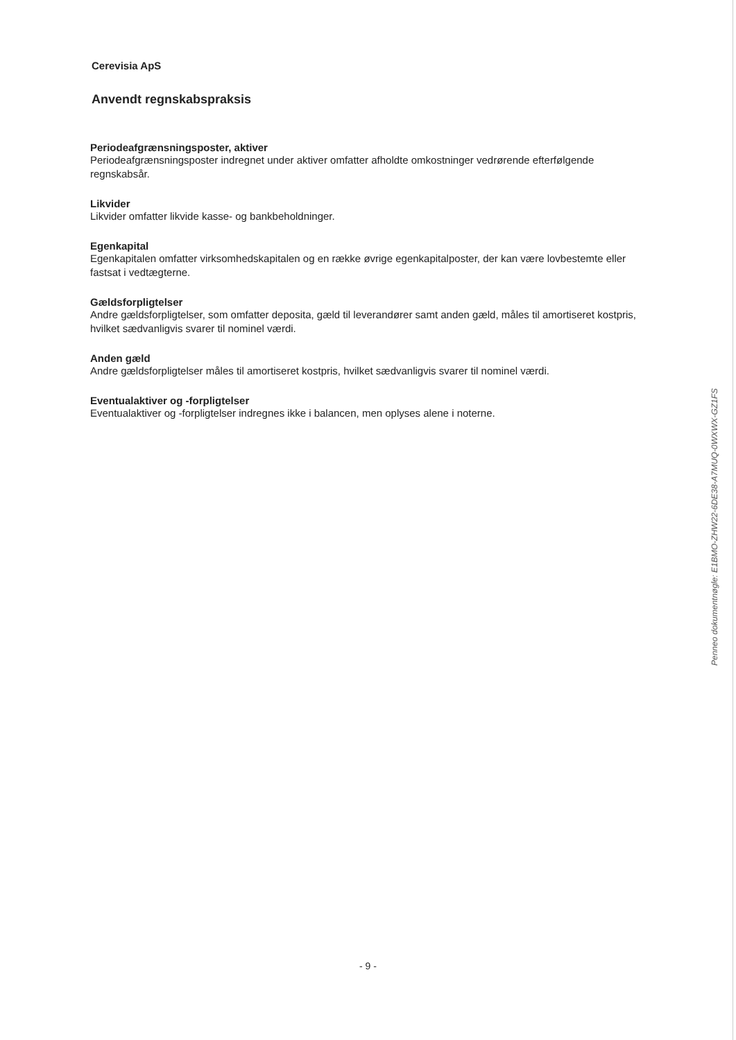Cerevisia ApS
Anvendt regnskabspraksis
Periodeafgrænsningsposter, aktiver
Periodeafgrænsningsposter indregnet under aktiver omfatter afholdte omkostninger vedrørende efterfølgende regnskabsår.
Likvider
Likvider omfatter likvide kasse- og bankbeholdninger.
Egenkapital
Egenkapitalen omfatter virksomhedskapitalen og en række øvrige egenkapitalposter, der kan være lovbestemte eller fastsat i vedtægterne.
Gældsforpligtelser
Andre gældsforpligtelser, som omfatter deposita, gæld til leverandører samt anden gæld, måles til amortiseret kostpris, hvilket sædvanligvis svarer til nominel værdi.
Anden gæld
Andre gældsforpligtelser måles til amortiseret kostpris, hvilket sædvanligvis svarer til nominel værdi.
Eventualaktiver og -forpligtelser
Eventualaktiver og -forpligtelser indregnes ikke i balancen, men oplyses alene i noterne.
Penneo dokumentnøgle: E1BMO-ZHW22-6DE38-A7MUQ-0WXWX-GZ1FS
- 9 -